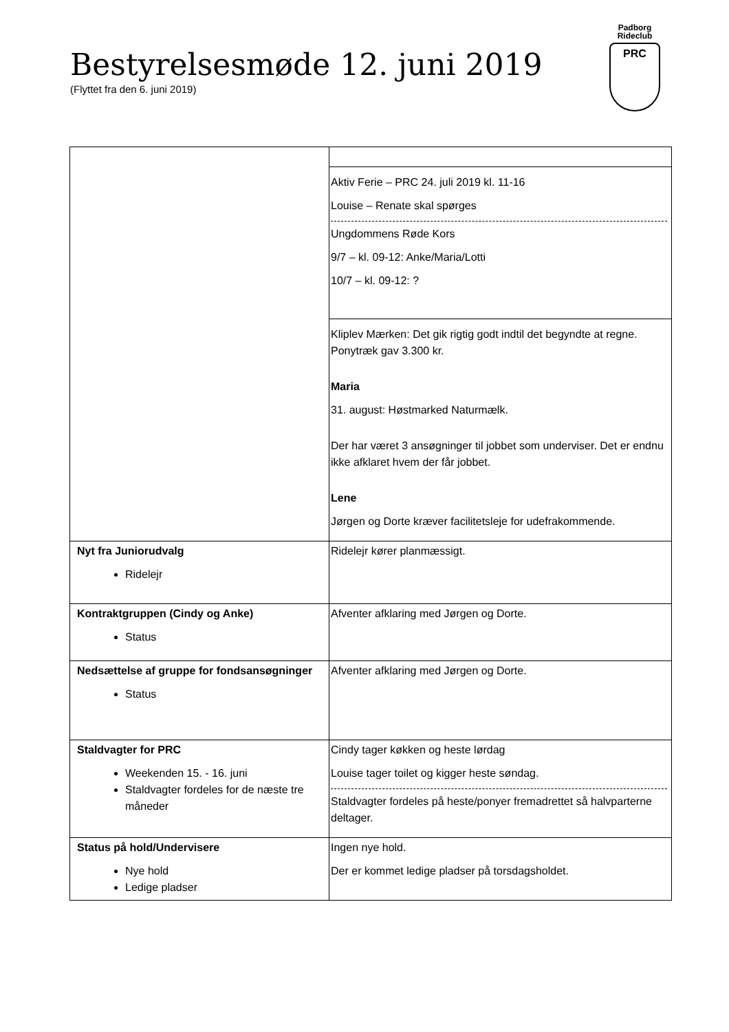Bestyrelsesmøde 12. juni 2019
(Flyttet fra den 6. juni 2019)
Padborg
Rideclub
PRC
| | Aktiv Ferie – PRC 24. juli 2019 kl. 11-16 Louise – Renate skal spørges Ungdommens Røde Kors 9/7 – kl. 09-12: Anke/Maria/Lotti 10/7 – kl. 09-12: ? |
| | Kliplev Mærken: Det gik rigtig godt indtil det begyndte at regne. Ponytræk gav 3.300 kr. Maria 31. august: Høstmarked Naturmælk. Der har været 3 ansøgninger til jobbet som underviser. Det er endnu ikke afklaret hvem der får jobbet. Lene Jørgen og Dorte kræver facilitetsleje for udefrakommende. |
| Nyt fra Juniorudvalg Ridelejr | Ridelejr kører planmæssigt. |
| Kontraktgruppen (Cindy og Anke) Status | Afventer afklaring med Jørgen og Dorte. |
| Nedsættelse af gruppe for fondsansøgninger Status | Afventer afklaring med Jørgen og Dorte. |
| Staldvagter for PRC Weekenden 15. - 16. juni Staldvagter fordeles for de næste tre måneder | Cindy tager køkken og heste lørdag Louise tager toilet og kigger heste søndag. Staldvagter fordeles på heste/ponyer fremadrettet så halvparterne deltager. |
| Status på hold/Undervisere Nye hold Ledige pladser | Ingen nye hold. Der er kommet ledige pladser på torsdagsholdet. |